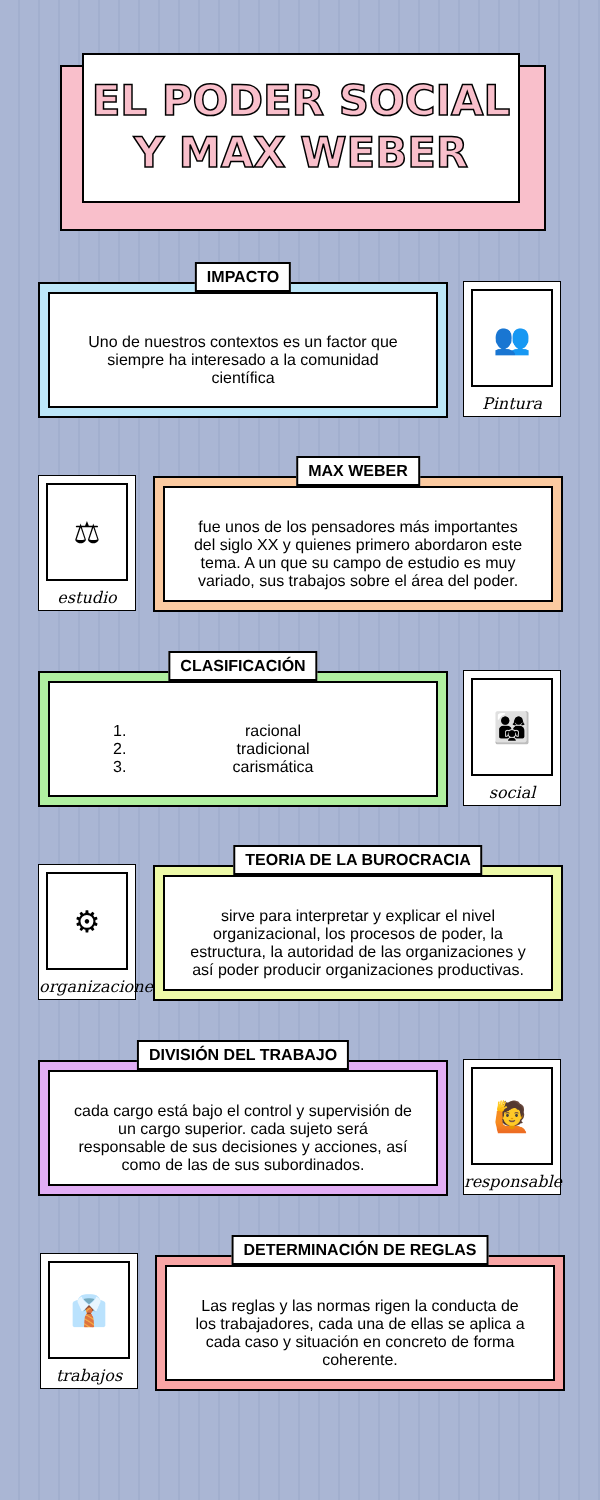EL PODER SOCIAL
Y MAX WEBER
IMPACTO
Uno de nuestros contextos es un factor que siempre ha interesado a la comunidad científica
👥
Pintura
⚖
estudio
MAX WEBER
fue unos de los pensadores más importantes del siglo XX y quienes primero abordaron este tema. A un que su campo de estudio es muy variado, sus trabajos sobre el área del poder.
CLASIFICACIÓN
1. racional 2. tradicional 3. carismática
👨‍👩‍👧
social
⚙
organizaciones
TEORIA DE LA BUROCRACIA
sirve para interpretar y explicar el nivel organizacional, los procesos de poder, la estructura, la autoridad de las organizaciones y así poder producir organizaciones productivas.
DIVISIÓN DEL TRABAJO
cada cargo está bajo el control y supervisión de un cargo superior. cada sujeto será responsable de sus decisiones y acciones, así como de las de sus subordinados.
🙋
responsable
👔
trabajos
DETERMINACIÓN DE REGLAS
Las reglas y las normas rigen la conducta de los trabajadores, cada una de ellas se aplica a cada caso y situación en concreto de forma coherente.